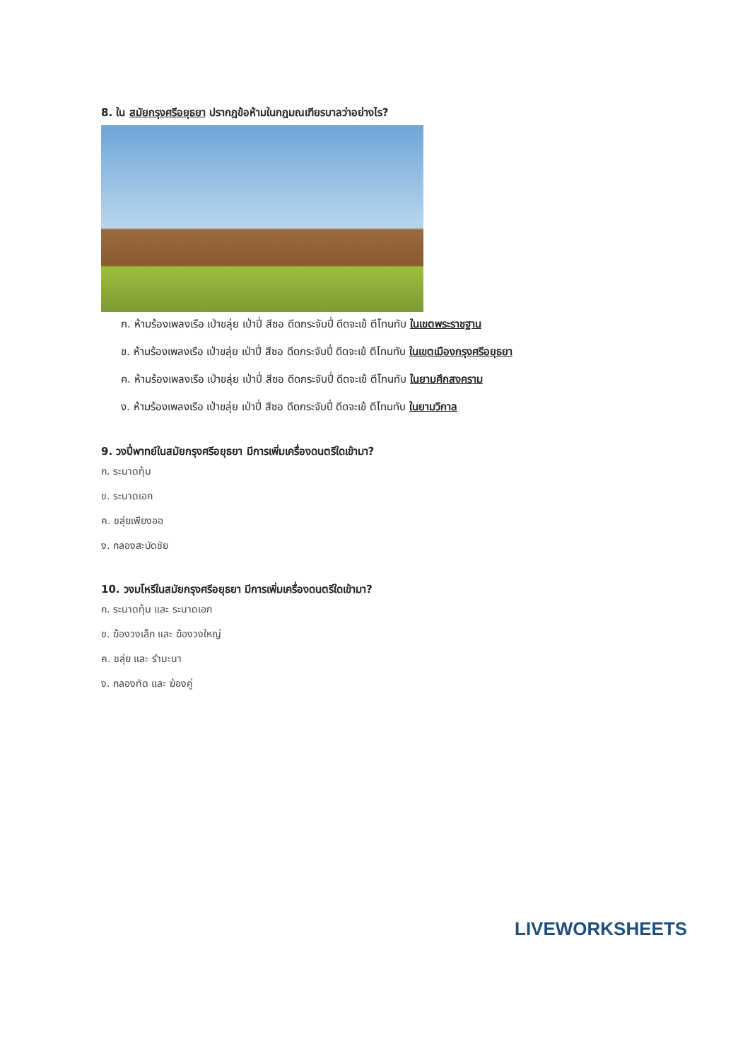8. ใน สมัยกรุงศรีอยุธยา ปรากฎข้อห้ามในกฎมณเฑียรบาลว่าอย่างไร?
ก. ห้ามร้องเพลงเรือ เป่าขลุ่ย เป่าปี่ สีซอ ดีดกระจับปี่ ดีดจะเข้ ตีโทนทับ ในเขตพระราชฐาน
ข. ห้ามร้องเพลงเรือ เป่าขลุ่ย เป่าปี่ สีซอ ดีดกระจับปี่ ดีดจะเข้ ตีโทนทับ ในเขตเมืองกรุงศรีอยุธยา
ค. ห้ามร้องเพลงเรือ เป่าขลุ่ย เป่าปี่ สีซอ ดีดกระจับปี่ ดีดจะเข้ ตีโทนทับ ในยามศึกสงคราม
ง. ห้ามร้องเพลงเรือ เป่าขลุ่ย เป่าปี่ สีซอ ดีดกระจับปี่ ดีดจะเข้ ตีโทนทับ ในยามวิกาล
9. วงปี่พาทย์ในสมัยกรุงศรีอยุธยา มีการเพิ่มเครื่องดนตรีใดเข้ามา?
ก. ระนาดทุ้ม
ข. ระนาดเอก
ค. ขลุ่ยเพียงออ
ง. กลองสะบัดชัย
10. วงมโหรีในสมัยกรุงศรีอยุธยา มีการเพิ่มเครื่องดนตรีใดเข้ามา?
ก. ระนาดทุ้ม และ ระนาดเอก
ข. ฆ้องวงเล็ก และ ฆ้องวงใหญ่
ค. ขลุ่ย และ รำมะนา
ง. กลองทัด และ ฆ้องคู่
LIVEWORKSHEETS